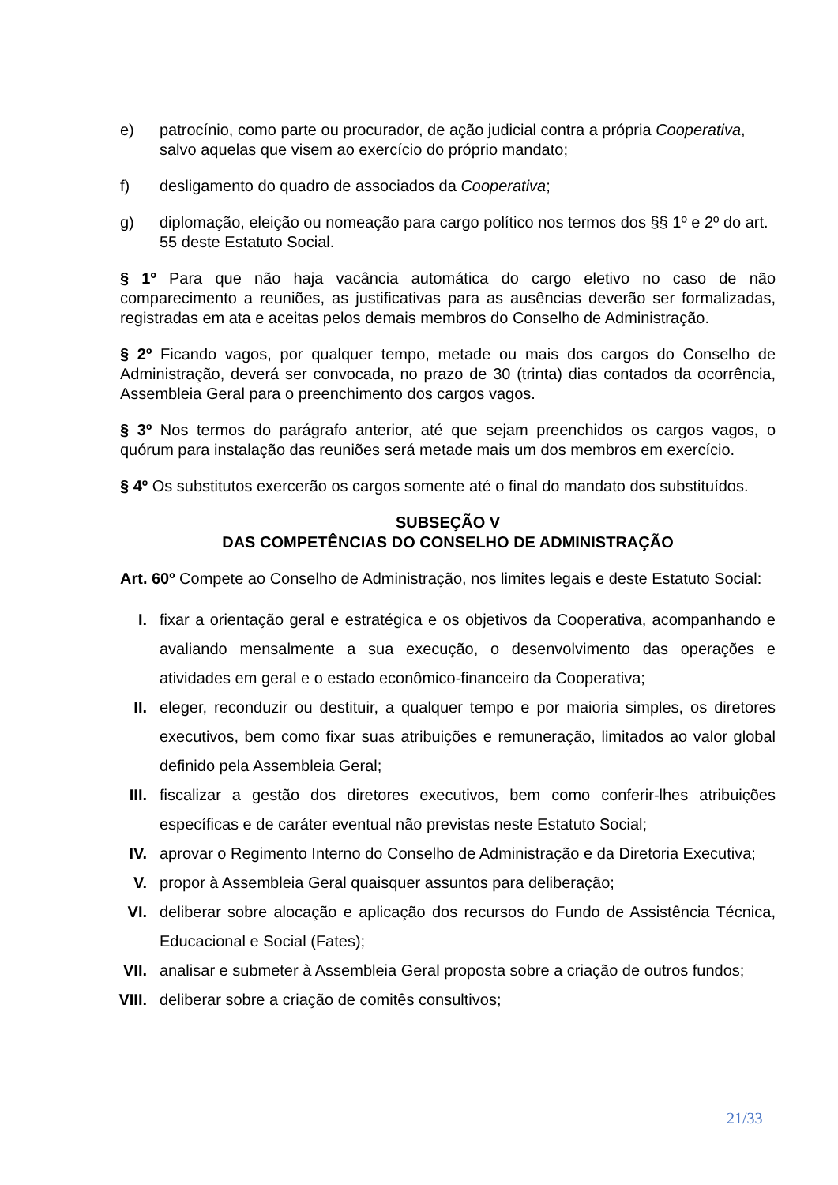e) patrocínio, como parte ou procurador, de ação judicial contra a própria Cooperativa, salvo aquelas que visem ao exercício do próprio mandato;
f) desligamento do quadro de associados da Cooperativa;
g) diplomação, eleição ou nomeação para cargo político nos termos dos §§ 1º e 2º do art. 55 deste Estatuto Social.
§ 1º Para que não haja vacância automática do cargo eletivo no caso de não comparecimento a reuniões, as justificativas para as ausências deverão ser formalizadas, registradas em ata e aceitas pelos demais membros do Conselho de Administração.
§ 2º Ficando vagos, por qualquer tempo, metade ou mais dos cargos do Conselho de Administração, deverá ser convocada, no prazo de 30 (trinta) dias contados da ocorrência, Assembleia Geral para o preenchimento dos cargos vagos.
§ 3º Nos termos do parágrafo anterior, até que sejam preenchidos os cargos vagos, o quórum para instalação das reuniões será metade mais um dos membros em exercício.
§ 4º Os substitutos exercerão os cargos somente até o final do mandato dos substituídos.
SUBSEÇÃO V
DAS COMPETÊNCIAS DO CONSELHO DE ADMINISTRAÇÃO
Art. 60º Compete ao Conselho de Administração, nos limites legais e deste Estatuto Social:
I. fixar a orientação geral e estratégica e os objetivos da Cooperativa, acompanhando e avaliando mensalmente a sua execução, o desenvolvimento das operações e atividades em geral e o estado econômico-financeiro da Cooperativa;
II. eleger, reconduzir ou destituir, a qualquer tempo e por maioria simples, os diretores executivos, bem como fixar suas atribuições e remuneração, limitados ao valor global definido pela Assembleia Geral;
III. fiscalizar a gestão dos diretores executivos, bem como conferir-lhes atribuições específicas e de caráter eventual não previstas neste Estatuto Social;
IV. aprovar o Regimento Interno do Conselho de Administração e da Diretoria Executiva;
V. propor à Assembleia Geral quaisquer assuntos para deliberação;
VI. deliberar sobre alocação e aplicação dos recursos do Fundo de Assistência Técnica, Educacional e Social (Fates);
VII. analisar e submeter à Assembleia Geral proposta sobre a criação de outros fundos;
VIII. deliberar sobre a criação de comitês consultivos;
21/33